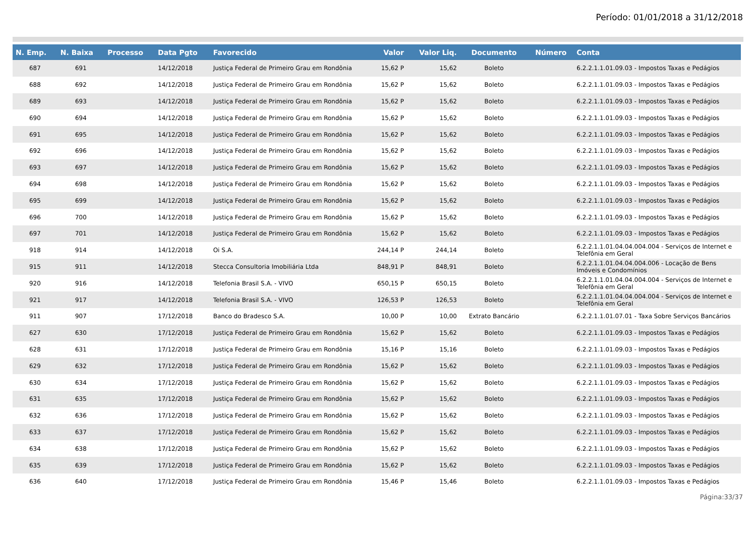Período: 01/01/2018 a 31/12/2018
| N. Emp. | N. Baixa | Processo | Data Pgto | Favorecido | Valor | Valor Liq. | Documento | Número | Conta |
| --- | --- | --- | --- | --- | --- | --- | --- | --- | --- |
| 687 | 691 | | 14/12/2018 | Justiça Federal de Primeiro Grau em Rondônia | 15,62 P | 15,62 | Boleto | | 6.2.2.1.1.01.09.03 - Impostos Taxas e Pedágios |
| 688 | 692 | | 14/12/2018 | Justiça Federal de Primeiro Grau em Rondônia | 15,62 P | 15,62 | Boleto | | 6.2.2.1.1.01.09.03 - Impostos Taxas e Pedágios |
| 689 | 693 | | 14/12/2018 | Justiça Federal de Primeiro Grau em Rondônia | 15,62 P | 15,62 | Boleto | | 6.2.2.1.1.01.09.03 - Impostos Taxas e Pedágios |
| 690 | 694 | | 14/12/2018 | Justiça Federal de Primeiro Grau em Rondônia | 15,62 P | 15,62 | Boleto | | 6.2.2.1.1.01.09.03 - Impostos Taxas e Pedágios |
| 691 | 695 | | 14/12/2018 | Justiça Federal de Primeiro Grau em Rondônia | 15,62 P | 15,62 | Boleto | | 6.2.2.1.1.01.09.03 - Impostos Taxas e Pedágios |
| 692 | 696 | | 14/12/2018 | Justiça Federal de Primeiro Grau em Rondônia | 15,62 P | 15,62 | Boleto | | 6.2.2.1.1.01.09.03 - Impostos Taxas e Pedágios |
| 693 | 697 | | 14/12/2018 | Justiça Federal de Primeiro Grau em Rondônia | 15,62 P | 15,62 | Boleto | | 6.2.2.1.1.01.09.03 - Impostos Taxas e Pedágios |
| 694 | 698 | | 14/12/2018 | Justiça Federal de Primeiro Grau em Rondônia | 15,62 P | 15,62 | Boleto | | 6.2.2.1.1.01.09.03 - Impostos Taxas e Pedágios |
| 695 | 699 | | 14/12/2018 | Justiça Federal de Primeiro Grau em Rondônia | 15,62 P | 15,62 | Boleto | | 6.2.2.1.1.01.09.03 - Impostos Taxas e Pedágios |
| 696 | 700 | | 14/12/2018 | Justiça Federal de Primeiro Grau em Rondônia | 15,62 P | 15,62 | Boleto | | 6.2.2.1.1.01.09.03 - Impostos Taxas e Pedágios |
| 697 | 701 | | 14/12/2018 | Justiça Federal de Primeiro Grau em Rondônia | 15,62 P | 15,62 | Boleto | | 6.2.2.1.1.01.09.03 - Impostos Taxas e Pedágios |
| 918 | 914 | | 14/12/2018 | Oi S.A. | 244,14 P | 244,14 | Boleto | | 6.2.2.1.1.01.04.04.004.004 - Serviços de Internet e Telefônia em Geral |
| 915 | 911 | | 14/12/2018 | Stecca Consultoria Imobiliária Ltda | 848,91 P | 848,91 | Boleto | | 6.2.2.1.1.01.04.04.004.006 - Locação de Bens Imóveis e Condomínios |
| 920 | 916 | | 14/12/2018 | Telefonia Brasil S.A. - VIVO | 650,15 P | 650,15 | Boleto | | 6.2.2.1.1.01.04.04.004.004 - Serviços de Internet e Telefônia em Geral |
| 921 | 917 | | 14/12/2018 | Telefonia Brasil S.A. - VIVO | 126,53 P | 126,53 | Boleto | | 6.2.2.1.1.01.04.04.004.004 - Serviços de Internet e Telefônia em Geral |
| 911 | 907 | | 17/12/2018 | Banco do Bradesco S.A. | 10,00 P | 10,00 | Extrato Bancário | | 6.2.2.1.1.01.07.01 - Taxa Sobre Serviços Bancários |
| 627 | 630 | | 17/12/2018 | Justiça Federal de Primeiro Grau em Rondônia | 15,62 P | 15,62 | Boleto | | 6.2.2.1.1.01.09.03 - Impostos Taxas e Pedágios |
| 628 | 631 | | 17/12/2018 | Justiça Federal de Primeiro Grau em Rondônia | 15,16 P | 15,16 | Boleto | | 6.2.2.1.1.01.09.03 - Impostos Taxas e Pedágios |
| 629 | 632 | | 17/12/2018 | Justiça Federal de Primeiro Grau em Rondônia | 15,62 P | 15,62 | Boleto | | 6.2.2.1.1.01.09.03 - Impostos Taxas e Pedágios |
| 630 | 634 | | 17/12/2018 | Justiça Federal de Primeiro Grau em Rondônia | 15,62 P | 15,62 | Boleto | | 6.2.2.1.1.01.09.03 - Impostos Taxas e Pedágios |
| 631 | 635 | | 17/12/2018 | Justiça Federal de Primeiro Grau em Rondônia | 15,62 P | 15,62 | Boleto | | 6.2.2.1.1.01.09.03 - Impostos Taxas e Pedágios |
| 632 | 636 | | 17/12/2018 | Justiça Federal de Primeiro Grau em Rondônia | 15,62 P | 15,62 | Boleto | | 6.2.2.1.1.01.09.03 - Impostos Taxas e Pedágios |
| 633 | 637 | | 17/12/2018 | Justiça Federal de Primeiro Grau em Rondônia | 15,62 P | 15,62 | Boleto | | 6.2.2.1.1.01.09.03 - Impostos Taxas e Pedágios |
| 634 | 638 | | 17/12/2018 | Justiça Federal de Primeiro Grau em Rondônia | 15,62 P | 15,62 | Boleto | | 6.2.2.1.1.01.09.03 - Impostos Taxas e Pedágios |
| 635 | 639 | | 17/12/2018 | Justiça Federal de Primeiro Grau em Rondônia | 15,62 P | 15,62 | Boleto | | 6.2.2.1.1.01.09.03 - Impostos Taxas e Pedágios |
| 636 | 640 | | 17/12/2018 | Justiça Federal de Primeiro Grau em Rondônia | 15,46 P | 15,46 | Boleto | | 6.2.2.1.1.01.09.03 - Impostos Taxas e Pedágios |
Página:33/37